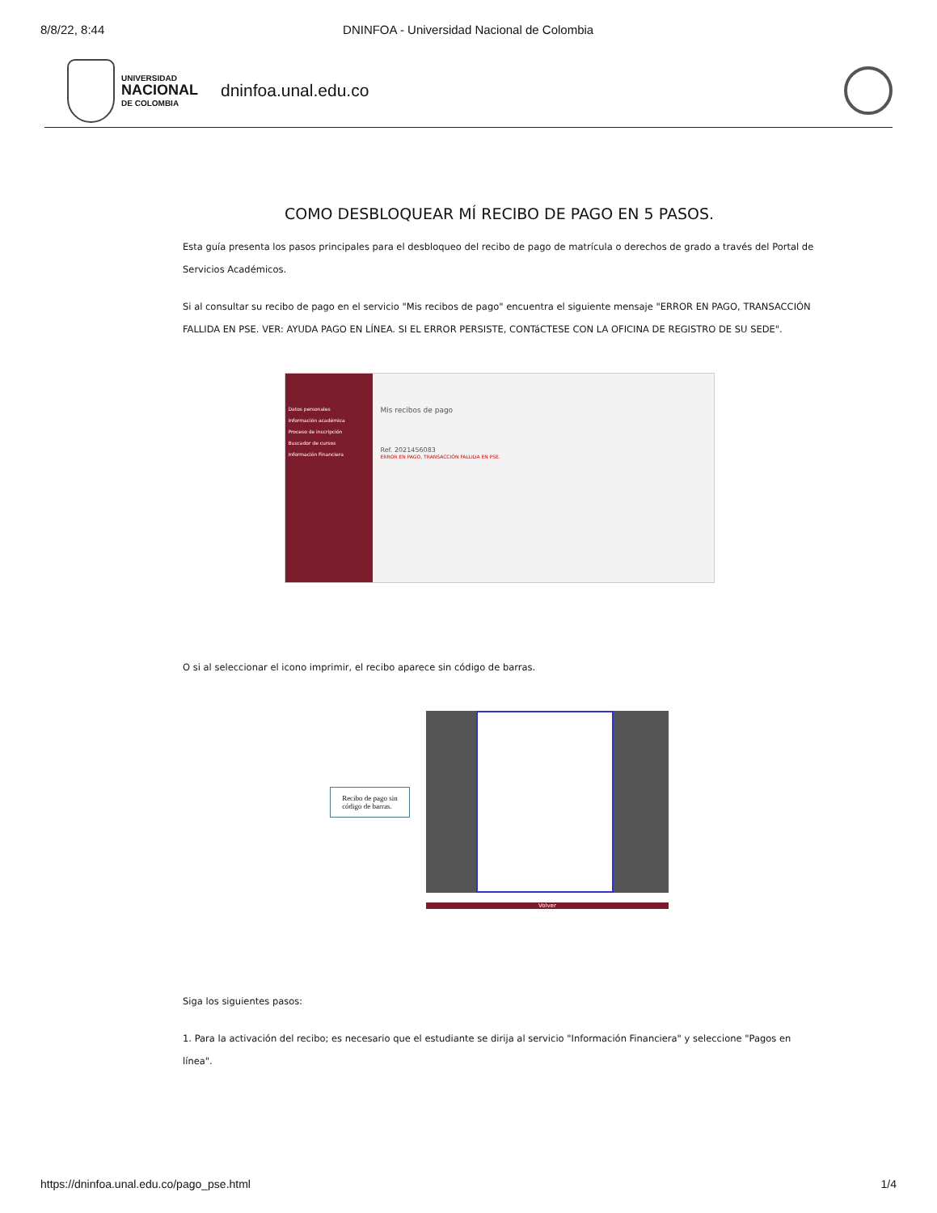8/8/22, 8:44 DNINFOA - Universidad Nacional de Colombia
UNIVERSIDAD
NACIONAL
DE COLOMBIA
dninfoa.unal.edu.co
COMO DESBLOQUEAR MÍ RECIBO DE PAGO EN 5 PASOS.
Esta guía presenta los pasos principales para el desbloqueo del recibo de pago de matrícula o derechos de grado a través del Portal de Servicios Académicos.
Si al consultar su recibo de pago en el servicio "Mis recibos de pago" encuentra el siguiente mensaje "ERROR EN PAGO, TRANSACCIÓN FALLIDA EN PSE. VER: AYUDA PAGO EN LÍNEA. SI EL ERROR PERSISTE, CONTáCTESE CON LA OFICINA DE REGISTRO DE SU SEDE".
Datos personales
Información académica
Proceso de inscripción
Buscador de cursos
Información Financiera
Mis recibos de pago
Ref. 2021456083
ERROR EN PAGO, TRANSACCIÓN FALLIDA EN PSE.
O si al seleccionar el icono imprimir, el recibo aparece sin código de barras.
Recibo de pago sin
código de barras.
Volver
Siga los siguientes pasos:
1. Para la activación del recibo; es necesario que el estudiante se dirija al servicio "Información Financiera" y seleccione "Pagos en línea".
https://dninfoa.unal.edu.co/pago_pse.html 1/4